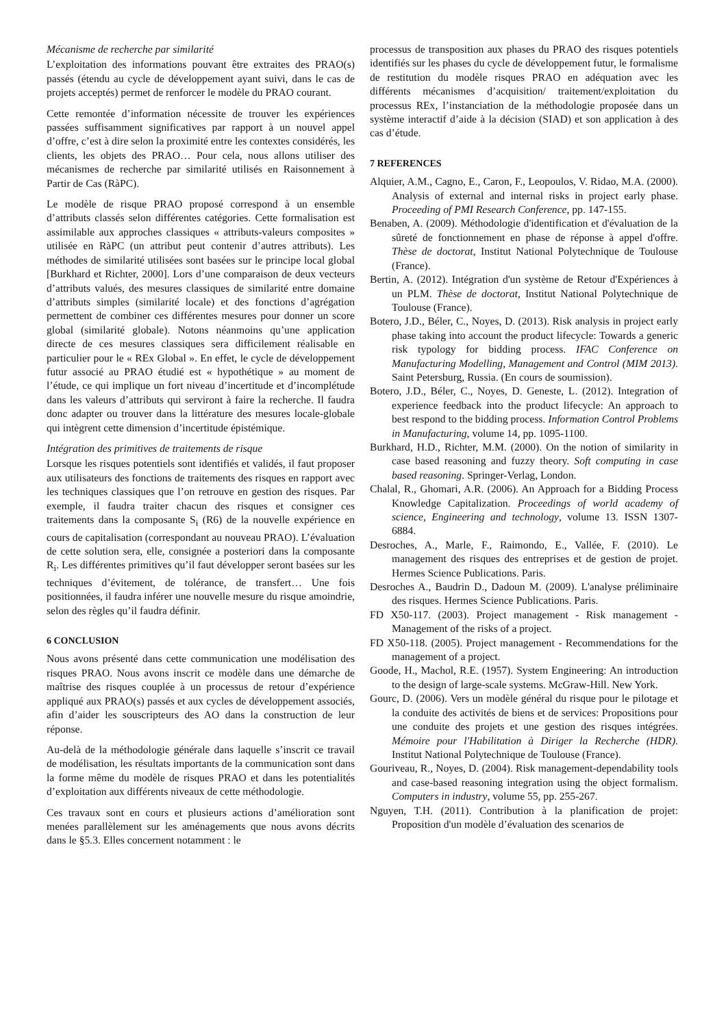Mécanisme de recherche par similarité
L’exploitation des informations pouvant être extraites des PRAO(s) passés (étendu au cycle de développement ayant suivi, dans le cas de projets acceptés) permet de renforcer le modèle du PRAO courant.
Cette remontée d’information nécessite de trouver les expériences passées suffisamment significatives par rapport à un nouvel appel d’offre, c’est à dire selon la proximité entre les contextes considérés, les clients, les objets des PRAO… Pour cela, nous allons utiliser des mécanismes de recherche par similarité utilisés en Raisonnement à Partir de Cas (RàPC).
Le modèle de risque PRAO proposé correspond à un ensemble d’attributs classés selon différentes catégories. Cette formalisation est assimilable aux approches classiques « attributs-valeurs composites » utilisée en RàPC (un attribut peut contenir d’autres attributs). Les méthodes de similarité utilisées sont basées sur le principe local global [Burkhard et Richter, 2000]. Lors d’une comparaison de deux vecteurs d’attributs valués, des mesures classiques de similarité entre domaine d’attributs simples (similarité locale) et des fonctions d’agrégation permettent de combiner ces différentes mesures pour donner un score global (similarité globale). Notons néanmoins qu’une application directe de ces mesures classiques sera difficilement réalisable en particulier pour le « REx Global ». En effet, le cycle de développement futur associé au PRAO étudié est « hypothétique » au moment de l’étude, ce qui implique un fort niveau d’incertitude et d’incomplétude dans les valeurs d’attributs qui serviront à faire la recherche. Il faudra donc adapter ou trouver dans la littérature des mesures locale-globale qui intègrent cette dimension d’incertitude épistémique.
Intégration des primitives de traitements de risque
Lorsque les risques potentiels sont identifiés et validés, il faut proposer aux utilisateurs des fonctions de traitements des risques en rapport avec les techniques classiques que l’on retrouve en gestion des risques. Par exemple, il faudra traiter chacun des risques et consigner ces traitements dans la composante S<sub>i</sub> (R6) de la nouvelle expérience en cours de capitalisation (correspondant au nouveau PRAO). L’évaluation de cette solution sera, elle, consignée a posteriori dans la composante R<sub>i</sub>. Les différentes primitives qu’il faut développer seront basées sur les techniques d’évitement, de tolérance, de transfert… Une fois positionnées, il faudra inférer une nouvelle mesure du risque amoindrie, selon des règles qu’il faudra définir.
6 CONCLUSION
Nous avons présenté dans cette communication une modélisation des risques PRAO. Nous avons inscrit ce modèle dans une démarche de maîtrise des risques couplée à un processus de retour d’expérience appliqué aux PRAO(s) passés et aux cycles de développement associés, afin d’aider les souscripteurs des AO dans la construction de leur réponse.
Au-delà de la méthodologie générale dans laquelle s’inscrit ce travail de modélisation, les résultats importants de la communication sont dans la forme même du modèle de risques PRAO et dans les potentialités d’exploitation aux différents niveaux de cette méthodologie.
Ces travaux sont en cours et plusieurs actions d’amélioration sont menées parallèlement sur les aménagements que nous avons décrits dans le §5.3. Elles concernent notamment : le
processus de transposition aux phases du PRAO des risques potentiels identifiés sur les phases du cycle de développement futur, le formalisme de restitution du modèle risques PRAO en adéquation avec les différents mécanismes d’acquisition/ traitement/exploitation du processus REx, l’instanciation de la méthodologie proposée dans un système interactif d’aide à la décision (SIAD) et son application à des cas d’étude.
7 REFERENCES
Alquier, A.M., Cagno, E., Caron, F., Leopoulos, V. Ridao, M.A. (2000). Analysis of external and internal risks in project early phase. Proceeding of PMI Research Conference, pp. 147-155.
Benaben, A. (2009). Méthodologie d'identification et d'évaluation de la sûreté de fonctionnement en phase de réponse à appel d'offre. Thèse de doctorat, Institut National Polytechnique de Toulouse (France).
Bertin, A. (2012). Intégration d'un système de Retour d'Expériences à un PLM. Thèse de doctorat, Institut National Polytechnique de Toulouse (France).
Botero, J.D., Béler, C., Noyes, D. (2013). Risk analysis in project early phase taking into account the product lifecycle: Towards a generic risk typology for bidding process. IFAC Conference on Manufacturing Modelling, Management and Control (MIM 2013). Saint Petersburg, Russia. (En cours de soumission).
Botero, J.D., Béler, C., Noyes, D. Geneste, L. (2012). Integration of experience feedback into the product lifecycle: An approach to best respond to the bidding process. Information Control Problems in Manufacturing, volume 14, pp. 1095-1100.
Burkhard, H.D., Richter, M.M. (2000). On the notion of similarity in case based reasoning and fuzzy theory. Soft computing in case based reasoning. Springer-Verlag, London.
Chalal, R., Ghomari, A.R. (2006). An Approach for a Bidding Process Knowledge Capitalization. Proceedings of world academy of science, Engineering and technology, volume 13. ISSN 1307-6884.
Desroches, A., Marle, F., Raimondo, E., Vallée, F. (2010). Le management des risques des entreprises et de gestion de projet. Hermes Science Publications. Paris.
Desroches A., Baudrin D., Dadoun M. (2009). L'analyse préliminaire des risques. Hermes Science Publications. Paris.
FD X50-117. (2003). Project management - Risk management - Management of the risks of a project.
FD X50-118. (2005). Project management - Recommendations for the management of a project.
Goode, H., Machol, R.E. (1957). System Engineering: An introduction to the design of large-scale systems. McGraw-Hill. New York.
Gourc, D. (2006). Vers un modèle général du risque pour le pilotage et la conduite des activités de biens et de services: Propositions pour une conduite des projets et une gestion des risques intégrées. Mémoire pour l'Habilitation à Diriger la Recherche (HDR). Institut National Polytechnique de Toulouse (France).
Gouriveau, R., Noyes, D. (2004). Risk management-dependability tools and case-based reasoning integration using the object formalism. Computers in industry, volume 55, pp. 255-267.
Nguyen, T.H. (2011). Contribution à la planification de projet: Proposition d'un modèle d’évaluation des scenarios de